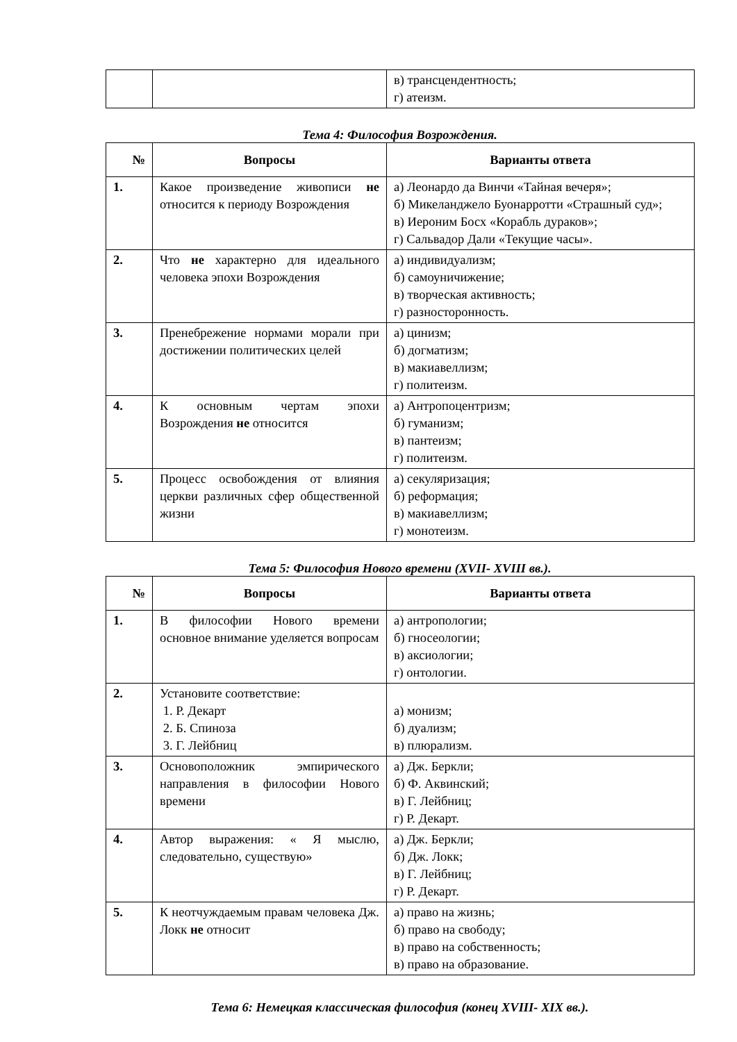| | | в) трансцендентность; г) атеизм. |
Тема 4: Философия Возрождения.
| № | Вопросы | Варианты ответа |
| --- | --- | --- |
| 1. | Какое произведение живописи не относится к периоду Возрождения | а) Леонардо да Винчи «Тайная вечеря»; б) Микеланджело Буонарротти «Страшный суд»; в) Иероним Босх «Корабль дураков»; г) Сальвадор Дали «Текущие часы». |
| 2. | Что не характерно для идеального человека эпохи Возрождения | а) индивидуализм; б) самоуничижение; в) творческая активность; г) разносторонность. |
| 3. | Пренебрежение нормами морали при достижении политических целей | а) цинизм; б) догматизм; в) макиавеллизм; г) политеизм. |
| 4. | К основным чертам эпохи Возрождения не относится | а) Антропоцентризм; б) гуманизм; в) пантеизм; г) политеизм. |
| 5. | Процесс освобождения от влияния церкви различных сфер общественной жизни | а) секуляризация; б) реформация; в) макиавеллизм; г) монотеизм. |
Тема 5: Философия Нового времени (XVII- XVIII вв.).
| № | Вопросы | Варианты ответа |
| --- | --- | --- |
| 1. | В философии Нового времени основное внимание уделяется вопросам | а) антропологии; б) гносеологии; в) аксиологии; г) онтологии. |
| 2. | Установите соответствие: 1. Р. Декарт 2. Б. Спиноза 3. Г. Лейбниц | а) монизм; б) дуализм; в) плюрализм. |
| 3. | Основоположник эмпирического направления в философии Нового времени | а) Дж. Беркли; б) Ф. Аквинский; в) Г. Лейбниц; г) Р. Декарт. |
| 4. | Автор выражения: « Я мыслю, следовательно, существую» | а) Дж. Беркли; б) Дж. Локк; в) Г. Лейбниц; г) Р. Декарт. |
| 5. | К неотчуждаемым правам человека Дж. Локк не относит | а) право на жизнь; б) право на свободу; в) право на собственность; в) право на образование. |
Тема 6: Немецкая классическая философия (конец XVIII- XIX вв.).